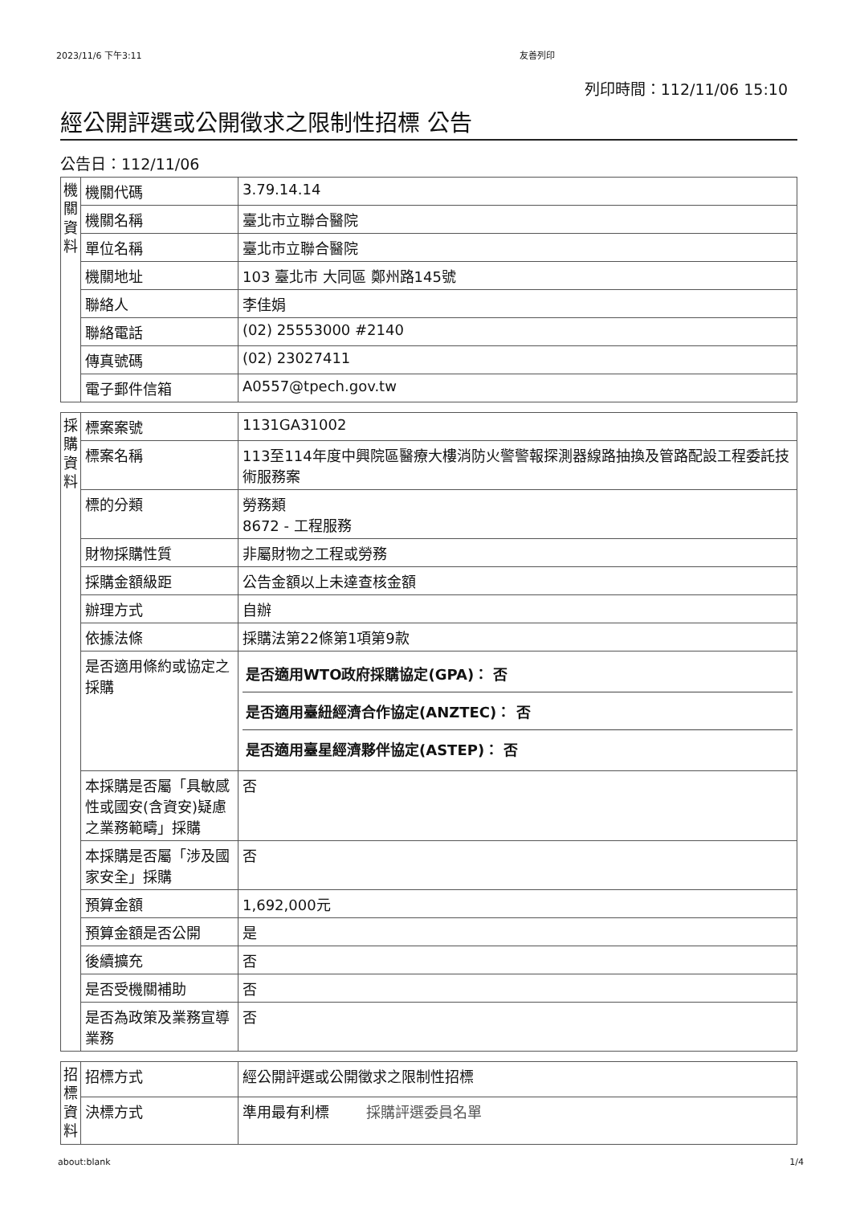2023/11/6 下午3:11 友善列印
列印時間：112/11/06 15:10
經公開評選或公開徵求之限制性招標 公告
公告日：112/11/06
| 機關資料 | 機關代碼 | 3.79.14.14 |
| | 機關名稱 | 臺北市立聯合醫院 |
| | 單位名稱 | 臺北市立聯合醫院 |
| | 機關地址 | 103 臺北市 大同區 鄭州路145號 |
| | 聯絡人 | 李佳娟 |
| | 聯絡電話 | (02) 25553000 #2140 |
| | 傳真號碼 | (02) 23027411 |
| | 電子郵件信箱 | A0557@tpech.gov.tw |
| 採購資料 | 標案案號 | 1131GA31002 |
| | 標案名稱 | 113至114年度中興院區醫療大樓消防火警警報探測器線路抽換及管路配設工程委託技術服務案 |
| | 標的分類 | 勞務類 8672 - 工程服務 |
| | 財物採購性質 | 非屬財物之工程或勞務 |
| | 採購金額級距 | 公告金額以上未達查核金額 |
| | 辦理方式 | 自辦 |
| | 依據法條 | 採購法第22條第1項第9款 |
| | 是否適用條約或協定之採購 | 是否適用WTO政府採購協定(GPA)： 否 是否適用臺紐經濟合作協定(ANZTEC)： 否 是否適用臺星經濟夥伴協定(ASTEP)： 否 |
| | 本採購是否屬「具敏感性或國安(含資安)疑慮之業務範疇」採購 | 否 |
| | 本採購是否屬「涉及國家安全」採購 | 否 |
| | 預算金額 | 1,692,000元 |
| | 預算金額是否公開 | 是 |
| | 後續擴充 | 否 |
| | 是否受機關補助 | 否 |
| | 是否為政策及業務宣導業務 | 否 |
| 招標資料 | 招標方式 | 經公開評選或公開徵求之限制性招標 |
| | 決標方式 | 準用最有利標 採購評選委員名單 |
about:blank 1/4